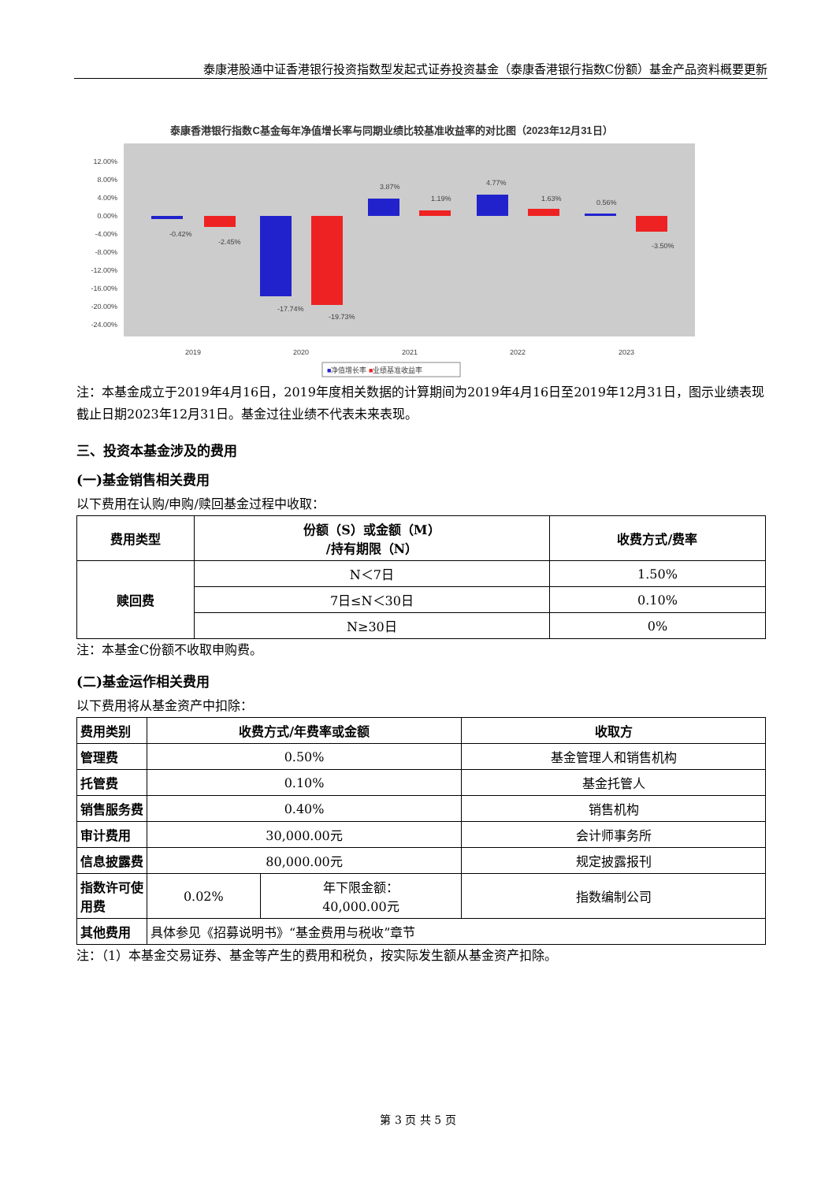泰康港股通中证香港银行投资指数型发起式证券投资基金（泰康香港银行指数C份额）基金产品资料概要更新
泰康香港银行指数C基金每年净值增长率与同期业绩比较基准收益率的对比图（2023年12月31日）
12.00%
8.00%
4.00%
0.00%
-4.00%
-8.00%
-12.00%
-16.00%
-20.00%
-24.00%
-0.42%
-2.45%
-17.74%
-19.73%
3.87%
1.19%
4.77%
1.63%
0.56%
-3.50%
2019
2020
2021
2022
2023
■净值增长率 ■业绩基准收益率
注：本基金成立于2019年4月16日，2019年度相关数据的计算期间为2019年4月16日至2019年12月31日，图示业绩表现截止日期2023年12月31日。基金过往业绩不代表未来表现。
三、投资本基金涉及的费用
(一)基金销售相关费用
以下费用在认购/申购/赎回基金过程中收取：
| 费用类型 | 份额（S）或金额（M） /持有期限（N） | 收费方式/费率 |
| --- | --- | --- |
| 赎回费 | N＜7日 | 1.50% |
| | 7日≤N＜30日 | 0.10% |
| | N≥30日 | 0% |
注：本基金C份额不收取申购费。
(二)基金运作相关费用
以下费用将从基金资产中扣除：
| 费用类别 | 收费方式/年费率或金额 | | 收取方 |
| --- | --- | --- | --- |
| 管理费 | 0.50% | | 基金管理人和销售机构 |
| 托管费 | 0.10% | | 基金托管人 |
| 销售服务费 | 0.40% | | 销售机构 |
| 审计费用 | 30,000.00元 | | 会计师事务所 |
| 信息披露费 | 80,000.00元 | | 规定披露报刊 |
| 指数许可使用费 | 0.02% | 年下限金额： 40,000.00元 | 指数编制公司 |
| 其他费用 | 具体参见《招募说明书》“基金费用与税收”章节 | | |
注：（1）本基金交易证券、基金等产生的费用和税负，按实际发生额从基金资产扣除。
第 3 页 共 5 页